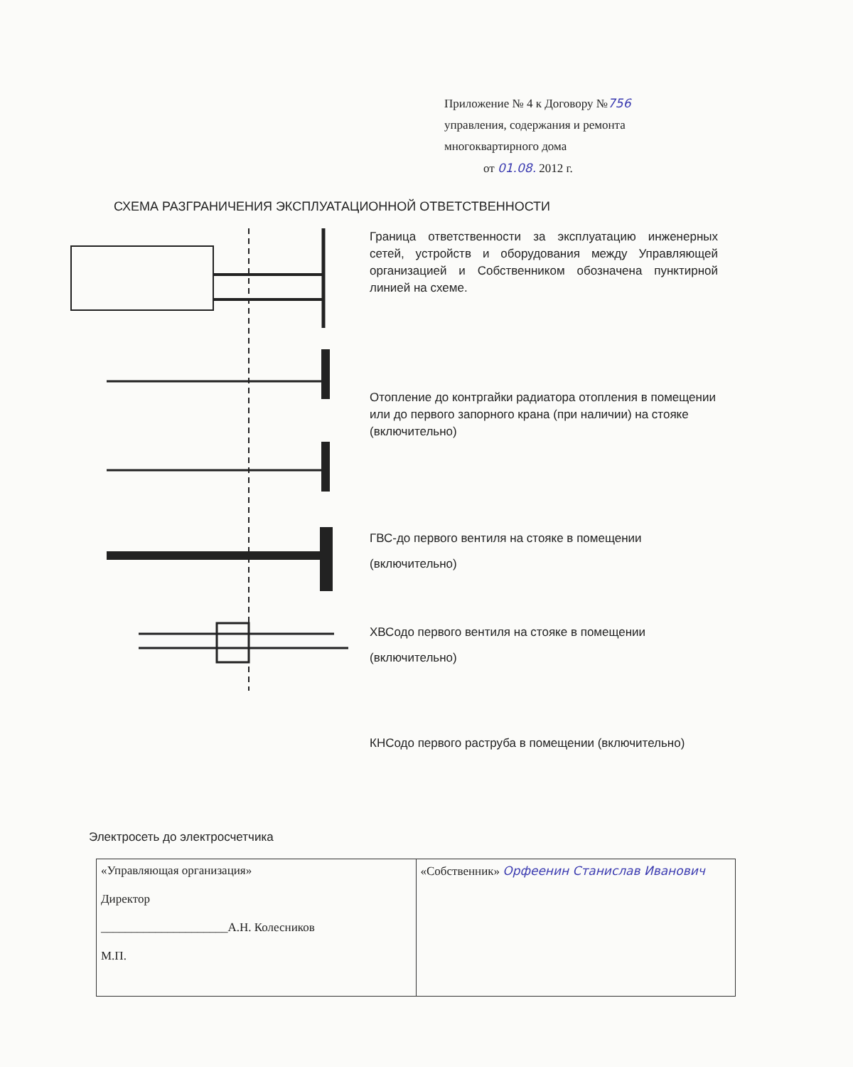Приложение № 4 к Договору №756
управления, содержания и ремонта
многоквартирного дома
от 01.08. 2012 г.
СХЕМА РАЗГРАНИЧЕНИЯ ЭКСПЛУАТАЦИОННОЙ ОТВЕТСТВЕННОСТИ
Граница ответственности за эксплуатацию инженерных сетей, устройств и оборудования между Управляющей организацией и Собственником обозначена пунктирной линией на схеме.
Отопление до контргайки радиатора отопления в помещении или до первого запорного крана (при наличии) на стояке (включительно)
ГВС-до первого вентиля на стояке в помещении (включительно)
ХВСодо первого вентиля на стояке в помещении (включительно)
КНСодо первого раструба в помещении (включительно)
Электросеть до электросчетчика
| «Управляющая организация» Директор _____________________А.Н. Колесников М.П. | «Собственник» Орфеенин Станислав Иванович |